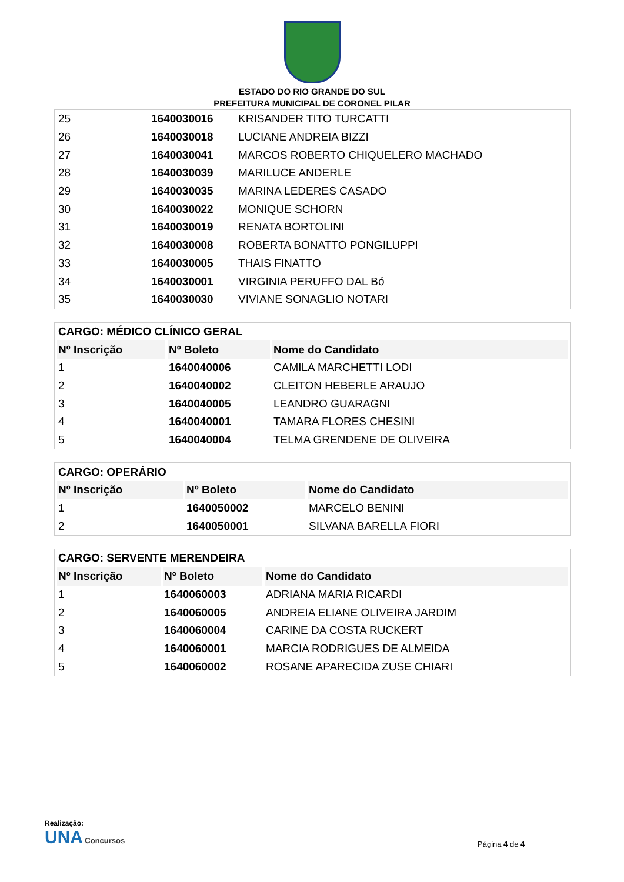ESTADO DO RIO GRANDE DO SUL
PREFEITURA MUNICIPAL DE CORONEL PILAR
| 25 | 1640030016 | KRISANDER TITO TURCATTI |
| 26 | 1640030018 | LUCIANE ANDREIA BIZZI |
| 27 | 1640030041 | MARCOS ROBERTO CHIQUELERO MACHADO |
| 28 | 1640030039 | MARILUCE ANDERLE |
| 29 | 1640030035 | MARINA LEDERES CASADO |
| 30 | 1640030022 | MONIQUE SCHORN |
| 31 | 1640030019 | RENATA BORTOLINI |
| 32 | 1640030008 | ROBERTA BONATTO PONGILUPPI |
| 33 | 1640030005 | THAIS FINATTO |
| 34 | 1640030001 | VIRGINIA PERUFFO DAL Bó |
| 35 | 1640030030 | VIVIANE SONAGLIO NOTARI |
| CARGO: MÉDICO CLÍNICO GERAL | | |
| Nº Inscrição | Nº Boleto | Nome do Candidato |
| 1 | 1640040006 | CAMILA MARCHETTI LODI |
| 2 | 1640040002 | CLEITON HEBERLE ARAUJO |
| 3 | 1640040005 | LEANDRO GUARAGNI |
| 4 | 1640040001 | TAMARA FLORES CHESINI |
| 5 | 1640040004 | TELMA GRENDENE DE OLIVEIRA |
| CARGO: OPERÁRIO | | |
| Nº Inscrição | Nº Boleto | Nome do Candidato |
| 1 | 1640050002 | MARCELO BENINI |
| 2 | 1640050001 | SILVANA BARELLA FIORI |
| CARGO: SERVENTE MERENDEIRA | | |
| Nº Inscrição | Nº Boleto | Nome do Candidato |
| 1 | 1640060003 | ADRIANA MARIA RICARDI |
| 2 | 1640060005 | ANDREIA ELIANE OLIVEIRA JARDIM |
| 3 | 1640060004 | CARINE DA COSTA RUCKERT |
| 4 | 1640060001 | MARCIA RODRIGUES DE ALMEIDA |
| 5 | 1640060002 | ROSANE APARECIDA ZUSE CHIARI |
Realização:
UNA Concursos
Página 4 de 4